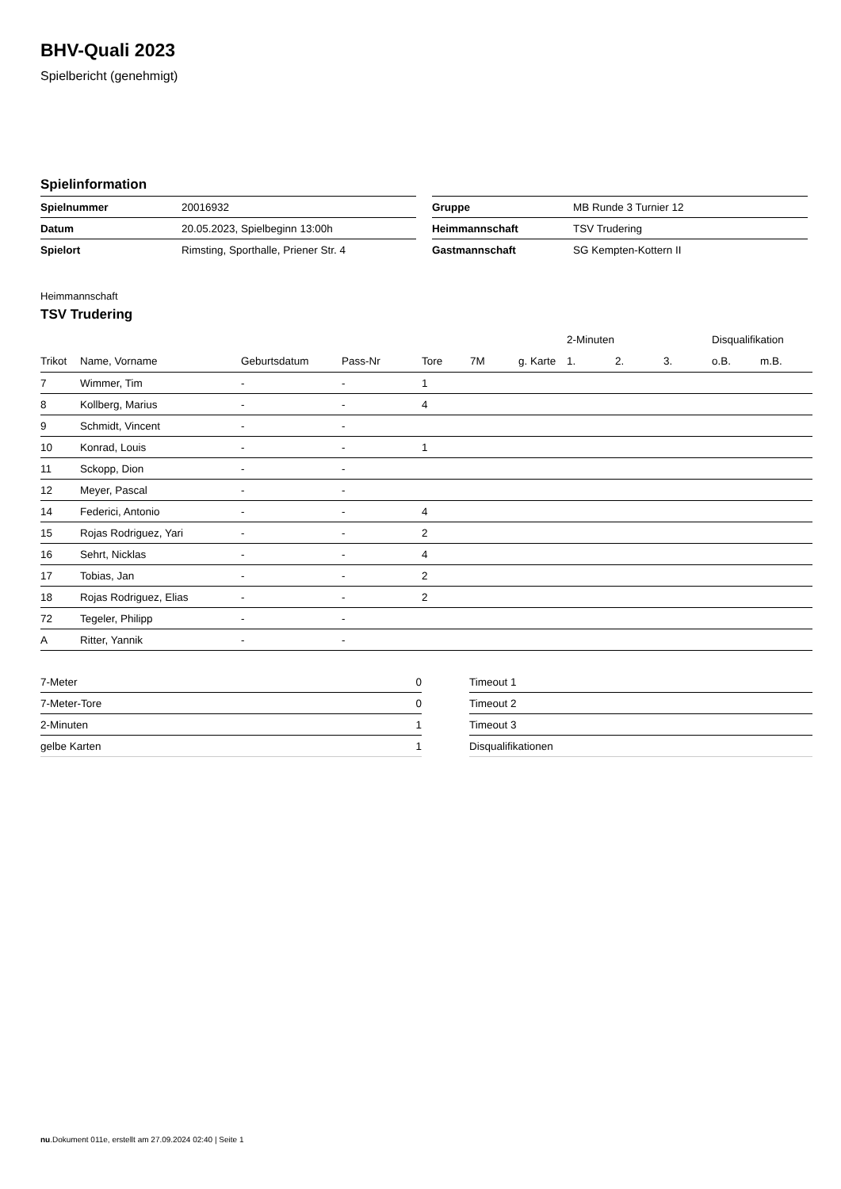BHV-Quali 2023
Spielbericht (genehmigt)
Spielinformation
| Spielnummer | 20016932 |
| Datum | 20.05.2023, Spielbeginn 13:00h |
| Spielort | Rimsting, Sporthalle, Priener Str. 4 |
| Gruppe | MB Runde 3 Turnier 12 |
| Heimmannschaft | TSV Trudering |
| Gastmannschaft | SG Kempten-Kottern II |
Heimmannschaft
TSV Trudering
| | | | | | | | 2-Minuten | | | Disqualifikation | |
| --- | --- | --- | --- | --- | --- | --- | --- | --- | --- | --- | --- |
| Trikot | Name, Vorname | Geburtsdatum | Pass-Nr | Tore | 7M | g. Karte | 1. | 2. | 3. | o.B. | m.B. |
| 7 | Wimmer, Tim | - | - | 1 | | | | | | | |
| 8 | Kollberg, Marius | - | - | 4 | | | | | | | |
| 9 | Schmidt, Vincent | - | - | | | | | | | | |
| 10 | Konrad, Louis | - | - | 1 | | | | | | | |
| 11 | Sckopp, Dion | - | - | | | | | | | | |
| 12 | Meyer, Pascal | - | - | | | | | | | | |
| 14 | Federici, Antonio | - | - | 4 | | | | | | | |
| 15 | Rojas Rodriguez, Yari | - | - | 2 | | | | | | | |
| 16 | Sehrt, Nicklas | - | - | 4 | | | | | | | |
| 17 | Tobias, Jan | - | - | 2 | | | | | | | |
| 18 | Rojas Rodriguez, Elias | - | - | 2 | | | | | | | |
| 72 | Tegeler, Philipp | - | - | | | | | | | | |
| A | Ritter, Yannik | - | - | | | | | | | | |
| 7-Meter | 0 |
| 7-Meter-Tore | 0 |
| 2-Minuten | 1 |
| gelbe Karten | 1 |
| Timeout 1 |
| Timeout 2 |
| Timeout 3 |
| Disqualifikationen |
nu.Dokument 011e, erstellt am 27.09.2024 02:40 | Seite 1